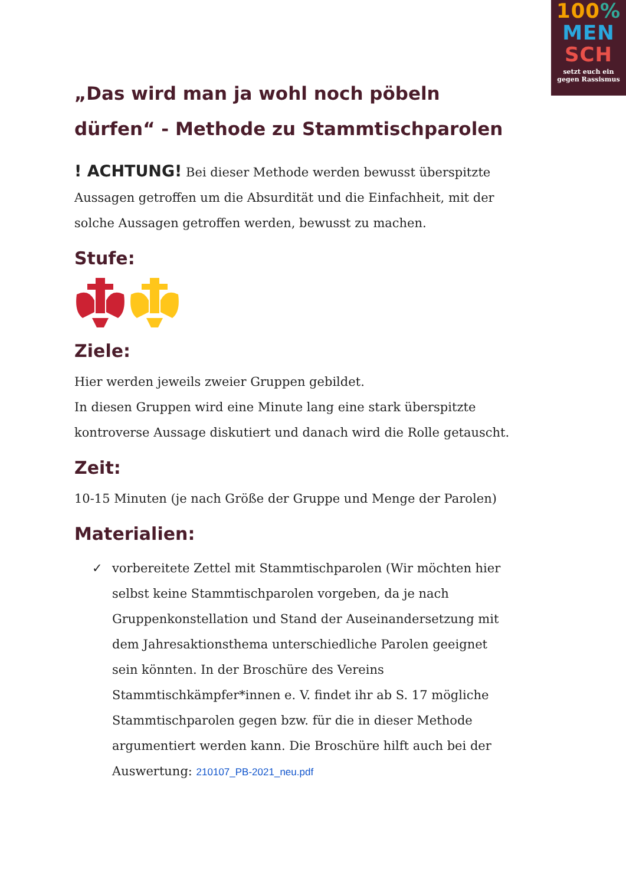100%
MEN
SCH
setzt euch ein gegen Rassismus
„Das wird man ja wohl noch pöbeln dürfen“ - Methode zu Stammtischparolen
! ACHTUNG! Bei dieser Methode werden bewusst überspitzte Aussagen getroffen um die Absurdität und die Einfachheit, mit der solche Aussagen getroffen werden, bewusst zu machen.
Stufe:
Ziele:
Hier werden jeweils zweier Gruppen gebildet.
In diesen Gruppen wird eine Minute lang eine stark überspitzte kontroverse Aussage diskutiert und danach wird die Rolle getauscht.
Zeit:
10-15 Minuten (je nach Größe der Gruppe und Menge der Parolen)
Materialien:
✓ vorbereitete Zettel mit Stammtischparolen (Wir möchten hier selbst keine Stammtischparolen vorgeben, da je nach Gruppenkonstellation und Stand der Auseinandersetzung mit dem Jahresaktionsthema unterschiedliche Parolen geeignet sein könnten. In der Broschüre des Vereins Stammtischkämpfer*innen e. V. findet ihr ab S. 17 mögliche Stammtischparolen gegen bzw. für die in dieser Methode argumentiert werden kann. Die Broschüre hilft auch bei der Auswertung: 210107_PB-2021_neu.pdf